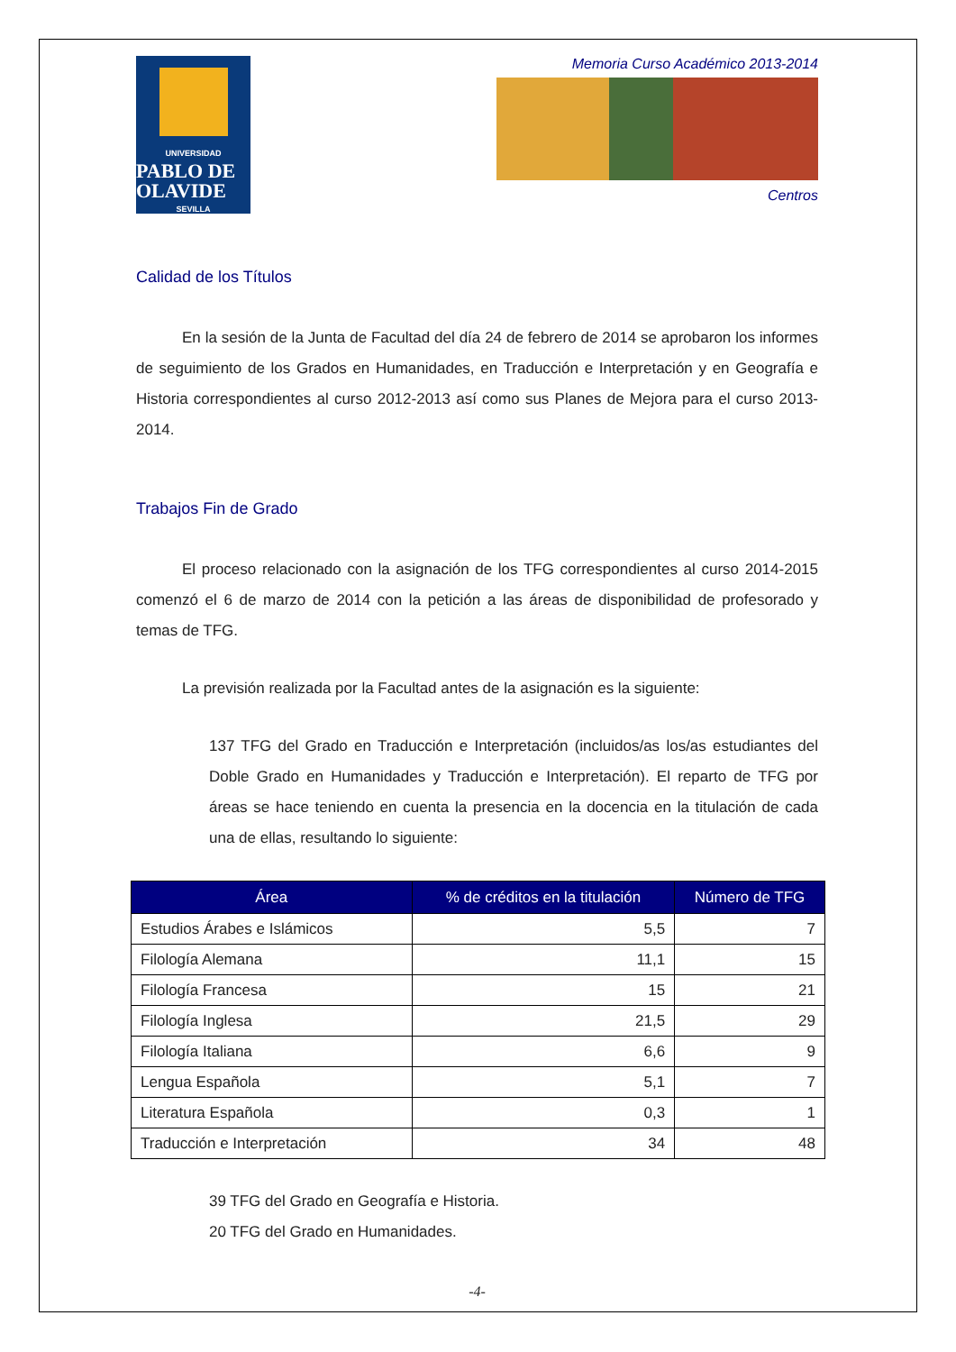UNIVERSIDAD
PABLO DE OLAVIDE
SEVILLA
Memoria Curso Académico 2013-2014
Centros
Calidad de los Títulos
En la sesión de la Junta de Facultad del día 24 de febrero de 2014 se aprobaron los informes de seguimiento de los Grados en Humanidades, en Traducción e Interpretación y en Geografía e Historia correspondientes al curso 2012-2013 así como sus Planes de Mejora para el curso 2013-2014.
Trabajos Fin de Grado
El proceso relacionado con la asignación de los TFG correspondientes al curso 2014-2015 comenzó el 6 de marzo de 2014 con la petición a las áreas de disponibilidad de profesorado y temas de TFG.
La previsión realizada por la Facultad antes de la asignación es la siguiente:
137 TFG del Grado en Traducción e Interpretación (incluidos/as los/as estudiantes del Doble Grado en Humanidades y Traducción e Interpretación). El reparto de TFG por áreas se hace teniendo en cuenta la presencia en la docencia en la titulación de cada una de ellas, resultando lo siguiente:
| Área | % de créditos en la titulación | Número de TFG |
| --- | --- | --- |
| Estudios Árabes e Islámicos | 5,5 | 7 |
| Filología Alemana | 11,1 | 15 |
| Filología Francesa | 15 | 21 |
| Filología Inglesa | 21,5 | 29 |
| Filología Italiana | 6,6 | 9 |
| Lengua Española | 5,1 | 7 |
| Literatura Española | 0,3 | 1 |
| Traducción e Interpretación | 34 | 48 |
39 TFG del Grado en Geografía e Historia.
20 TFG del Grado en Humanidades.
-4-